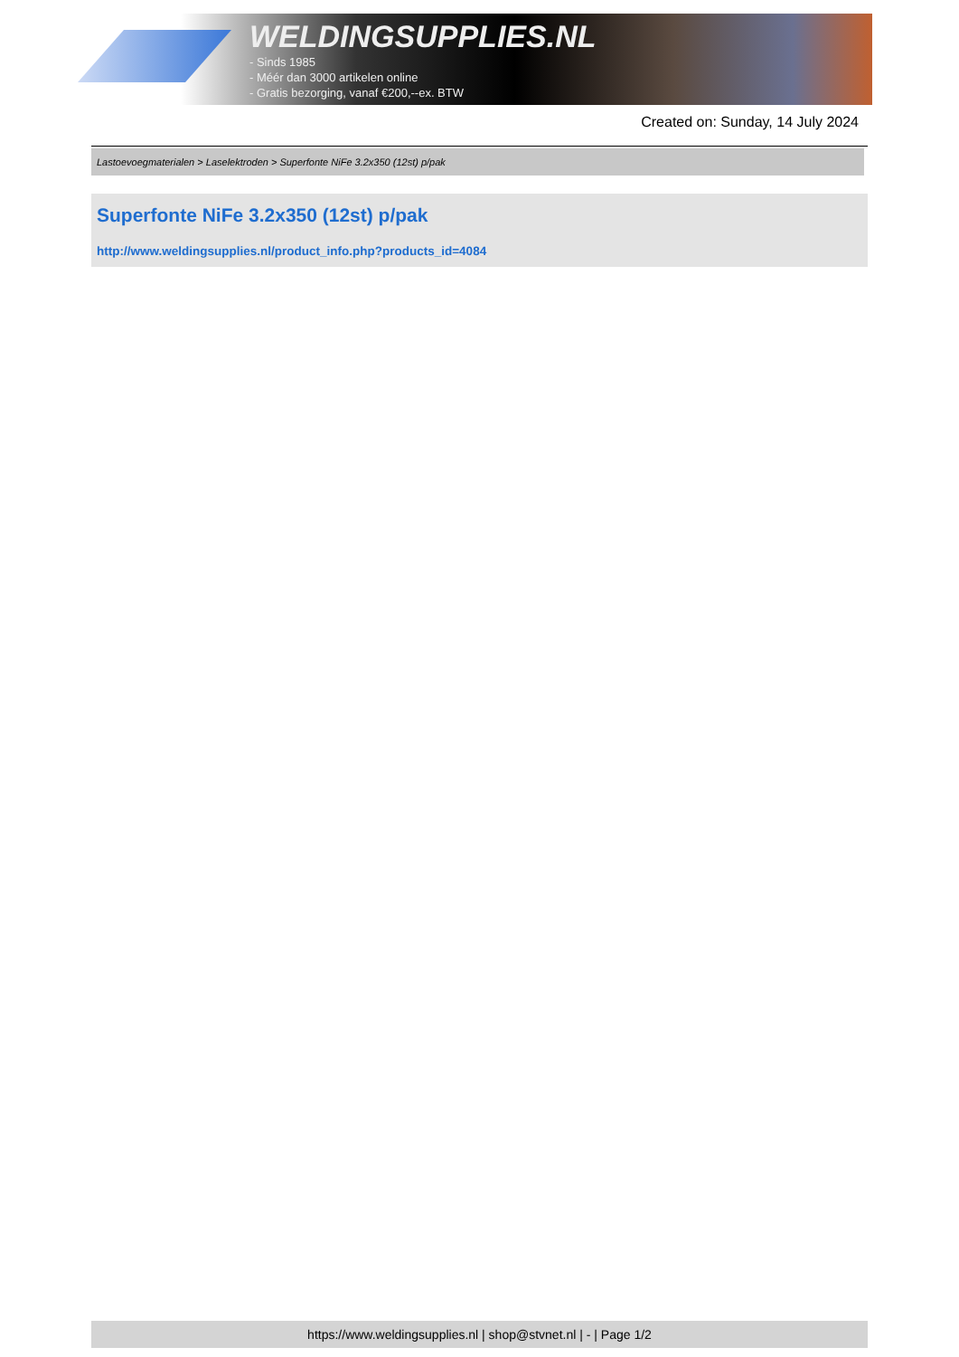WELDINGSUPPLIES.NL
- Sinds 1985
- Méér dan 3000 artikelen online
- Gratis bezorging, vanaf €200,--ex. BTW
Created on: Sunday, 14 July 2024
Lastoevoegmaterialen > Laselektroden > Superfonte NiFe 3.2x350 (12st) p/pak
Superfonte NiFe 3.2x350 (12st) p/pak
http://www.weldingsupplies.nl/product_info.php?products_id=4084
https://www.weldingsupplies.nl | shop@stvnet.nl | - | Page 1/2